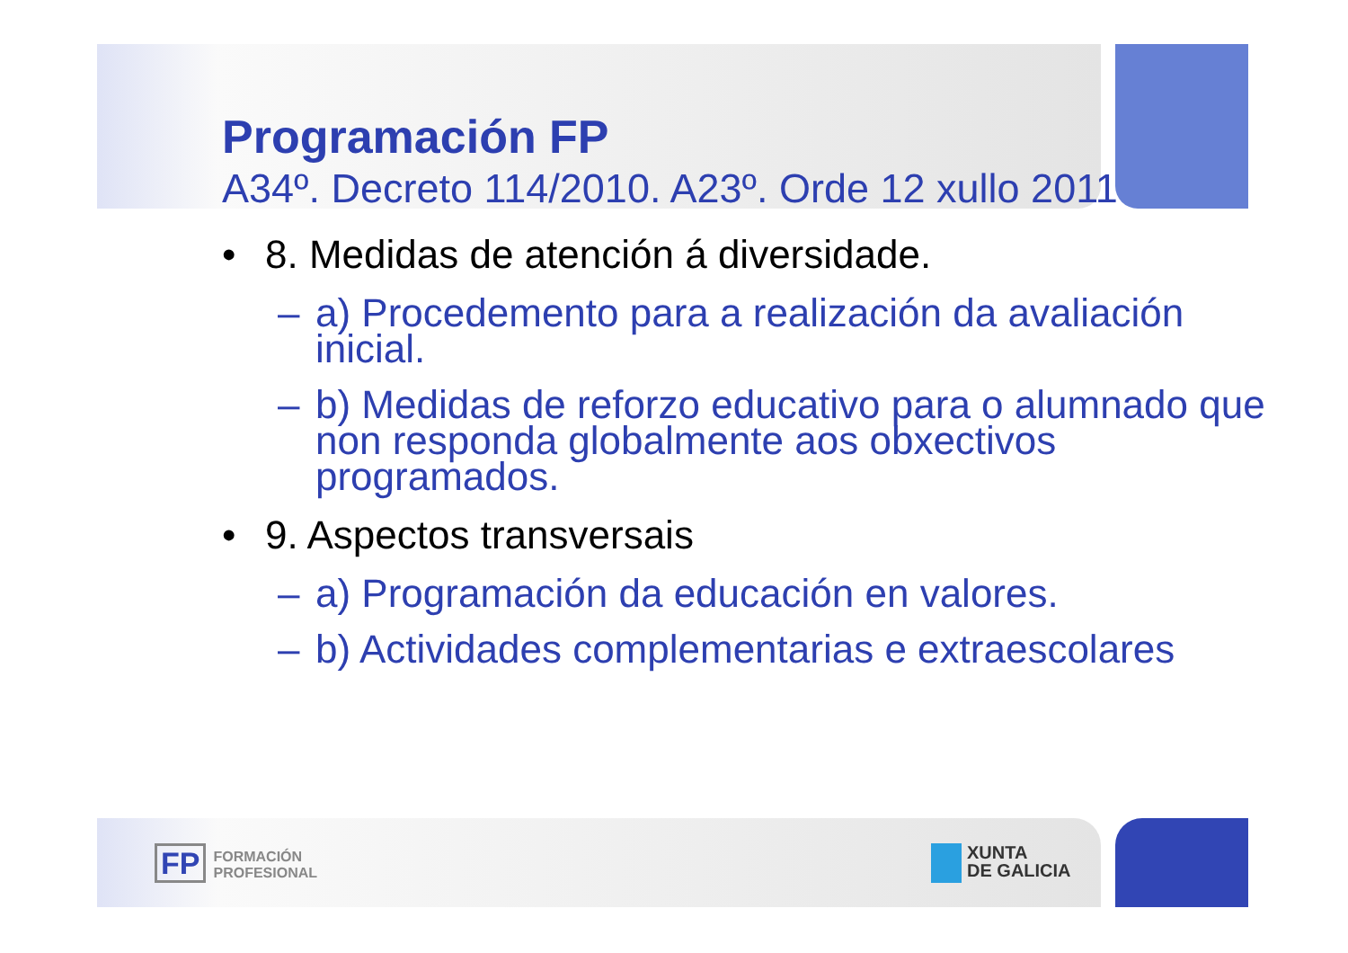Programación FP
A34º. Decreto 114/2010. A23º. Orde 12 xullo 2011
• 8. Medidas de atención á diversidade.
– a) Procedemento para a realización da avaliación inicial.
– b) Medidas de reforzo educativo para o alumnado que non responda globalmente aos obxectivos programados.
• 9. Aspectos transversais
– a) Programación da educación en valores.
– b) Actividades complementarias e extraescolares
FP FORMACIÓN
PROFESIONAL
XUNTA
DE GALICIA